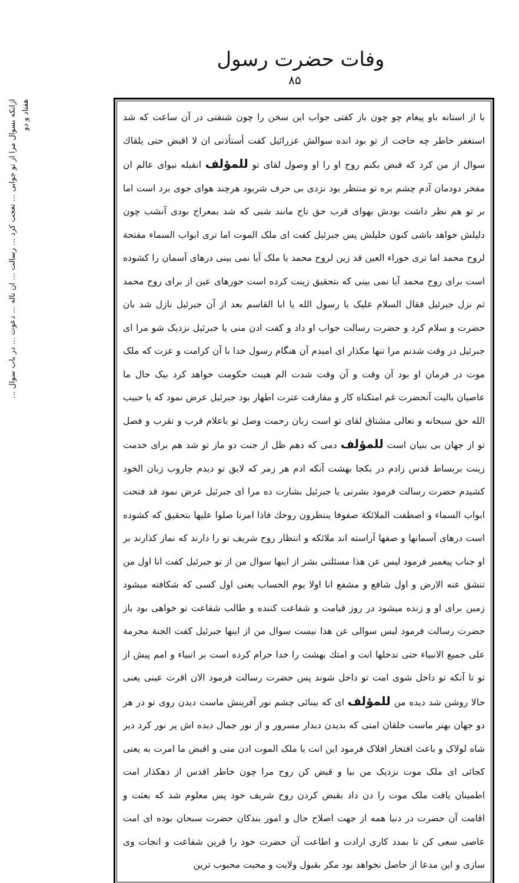وفات حضرت رسول
۸۵
ازانکه بسوال مرا از تو جوابی ... تعجب کرد ... رسالت ... ان ناله ... دعوت ... در باب سوال ... هفتاد و دو
با از استانه باو پیغام چو چون باز کفتی جواب این سخن را چون شنفتی در آن ساعت که شد استغفر خاطر چه حاجت از تو بود انده سوالش عزرائیل کفت أستأذنی ان لا اقبض حتی یلقاك سوال از من کرد که قبض بکنم روح او را او وصول لقای تو للمؤلف انقبله نبوای عالم ان مفخر دودمان آدم چشم بره تو منتظر بود نزدی بی حرف شربود هرچند هوای جوی برد است اما بر تو هم نظر داشت بودش بهوای قرب حق تاج مانند شبی که شد بمعراج بودی آنشب چون دلیلش خواهد باشی کنون خلیلش پس جبرئیل کفت ای ملک الموت اما تری ابواب السماء مفتحة لروح محمد اما تری حوراء العین قد زین لروح محمد یا ملک آیا نمی بینی درهای آسمان را کشوده است برای روح محمد آیا نمی بینی که بتحقیق زینت کرده است حورهای عین از برای روح محمد ثم نزل جبرئیل فقال السلام علیک یا رسول الله یا ابا القاسم بعد از آن جبرئیل نازل شد بان حضرت و سلام کرد و حضرت رسالت جواب او داد و کفت ادن منی یا جبرئیل نزدیک شو مرا ای جبرئیل در وقت شدنم مرا تنها مکذار ای امیدم آن هنگام رسول خدا با آن کرامت و عزت که ملک موت در فرمان او بود آن وقت و آن وقت شدت الم هیبت حکومت خواهد کرد بیک حال ما عاصیان بالیت آنحضرت غم امتکناه کار و مفارقت عترت اطهار بود جبرئیل عرض نمود که یا حبیب الله حق سبحانه و تعالی مشتاق لقای تو است زبان رحمت وصل تو باعلام قرب و تقرب و فصل تو از جهان بی بنیان است للمؤلف دمی که دهم ظل از جنت دو ماز تو شد هم برای خدمت زینت بربساط قدس زادم در بکجا بهشت آنکه ادم هر زمر که لایق تو دیدم جاروب زبان الخود کشیدم حضرت رسالت فرمود بشرنی یا جبرئیل بشارت ده مرا ای جبرئیل عرض نمود قد فتحت ابواب السماء و اصطفت الملائکة صفوفا ینتظرون روحك فاذا امرنا صلوا علیها بتحقیق که کشوده است درهای آسمانها و صفها آراسته اند ملائکه و انتظار روح شریف تو را دارند که نماز کذارند بر او جناب پیغمبر فرمود لیس عن هذا مسئلتی بشر از اینها سوال من از تو جبرئیل کفت انا اول من تنشق عنه الارض و اول شافع و مشفع انا اولا یوم الحساب یعنی اول کسی که شکافته میشود زمین برای او و زنده میشود در روز قیامت و شفاعت کننده و طالب شفاعت تو خواهی بود باز حضرت رسالت فرمود لیس سوالی عن هذا نیست سوال من از اینها جبرئیل کفت الجنة محرمة علی جمیع الانبیاء حتی تدخلها انت و امتك بهشت را خدا حرام کرده است بر انبیاء و امم پیش از تو تا آنکه تو داخل شوی امت تو داخل شوند پس حضرت رسالت فرمود الان اقرت عینی یعنی حالا روشن شد دیده من للمؤلف ای که بینائی چشم نور آفرینش ماست دیدن روی تو در هر دو جهان بهتر ماست خلقان امتی که بدیدن دیدار مسرور و از نور جمال دیده اش پر نور کرد دیر شاه لولاک و باعث افتخار افلاک فرمود این انت یا ملک الموت ادن منی و اقبض ما امرت به یعنی کجائی ای ملک موت نزدیک من بیا و قبض کن روح مرا چون خاطر اقدس از دهکذار امت اطمینان یافت ملک موت را دن داد بقبض کردن روح شریف خود پس معلوم شد که بعثت و اقامت آن حضرت در دنیا همه از جهت اصلاح حال و امور بندکان حضرت سبحان بوده ای امت عاصی سعی کن تا بمدد کاری ارادت و اطاعت آن حضرت خود را قرین شفاعت و انجات وی سازی و این مدعا از حاصل نخواهد بود مکر بقبول ولایت و محبت محبوب ترین